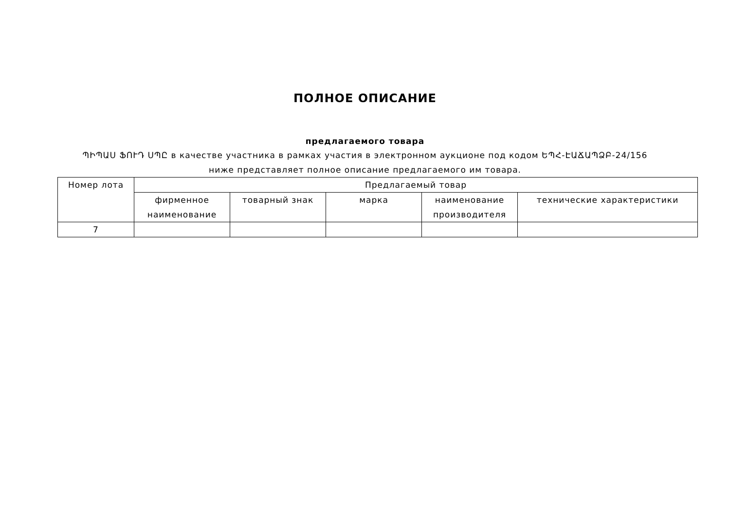ПОЛНОЕ ОПИСАНИЕ
предлагаемого товара
ՊԻՊԱՍ ՖՈՒԴ ՍՊԸ в качестве участника в рамках участия в электронном аукционе под кодом ԵՊՀ-ԷԱՃԱՊՁԲ-24/156 ниже представляет полное описание предлагаемого им товара.
| Номер лота | Предлагаемый товар | | | | |
| --- | --- | --- | --- | --- | --- |
| | фирменное наименование | товарный знак | марка | наименование производителя | технические характеристики |
| 7 | | | | | |